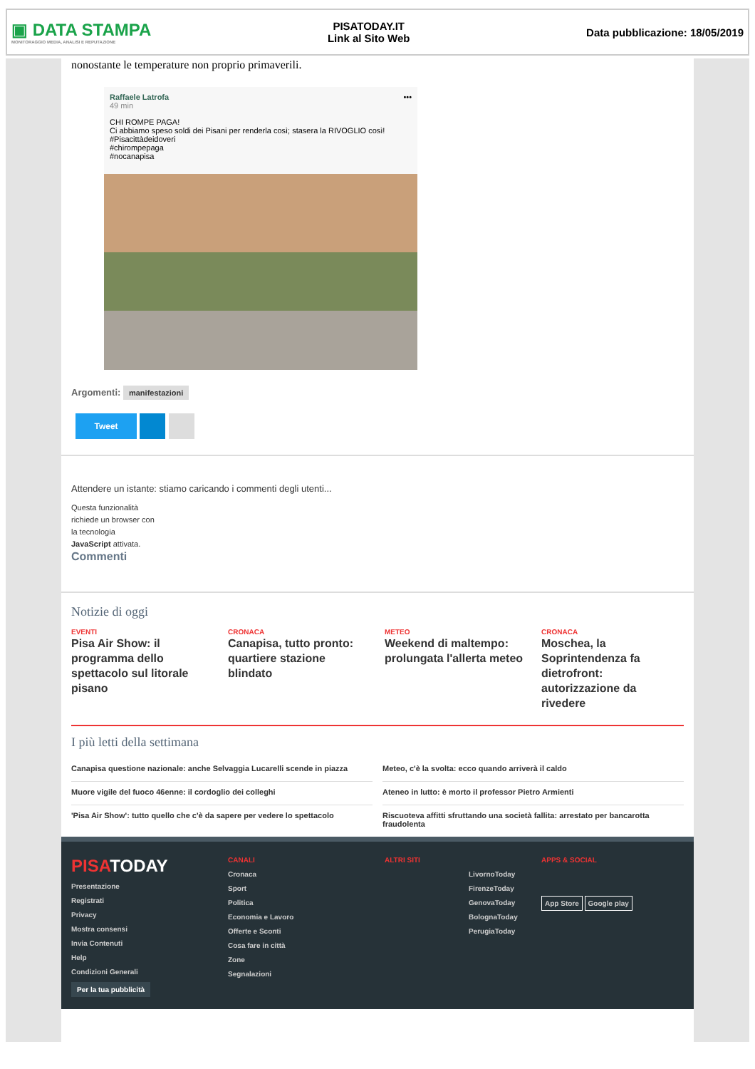▣ DATA STAMPA
MONITORAGGIO MEDIA, ANALISI E REPUTAZIONE
PISATODAY.IT
Link al Sito Web
Data pubblicazione: 18/05/2019
nonostante le temperature non proprio primaverili.
Raffaele Latrofa •••
49 min
CHI ROMPE PAGA!
Ci abbiamo speso soldi dei Pisani per renderla così; stasera la RIVOGLIO così!
#Pisacittàdeidoveri
#chirompepaga
#nocanapisa
Argomenti: manifestazioni
Tweet
Attendere un istante: stiamo caricando i commenti degli utenti...
Questa funzionalità
richiede un browser con
la tecnologia
JavaScript attivata.
Commenti
Notizie di oggi
EVENTI
Pisa Air Show: il programma dello spettacolo sul litorale pisano
CRONACA
Canapisa, tutto pronto: quartiere stazione blindato
METEO
Weekend di maltempo: prolungata l'allerta meteo
CRONACA
Moschea, la Soprintendenza fa dietrofront: autorizzazione da rivedere
I più letti della settimana
Canapisa questione nazionale: anche Selvaggia Lucarelli scende in piazza
Meteo, c'è la svolta: ecco quando arriverà il caldo
Muore vigile del fuoco 46enne: il cordoglio dei colleghi
Ateneo in lutto: è morto il professor Pietro Armienti
'Pisa Air Show': tutto quello che c'è da sapere per vedere lo spettacolo
Riscuoteva affitti sfruttando una società fallita: arrestato per bancarotta fraudolenta
PISATODAY
Presentazione
Registrati
Privacy
Mostra consensi
Invia Contenuti
Help
Condizioni Generali
Per la tua pubblicità
CANALI
Cronaca
Sport
Politica
Economia e Lavoro
Offerte e Sconti
Cosa fare in città
Zone
Segnalazioni
ALTRI SITI
LivornoToday
FirenzeToday
GenovaToday
BolognaToday
PerugiaToday
APPS & SOCIAL
App Store Google play